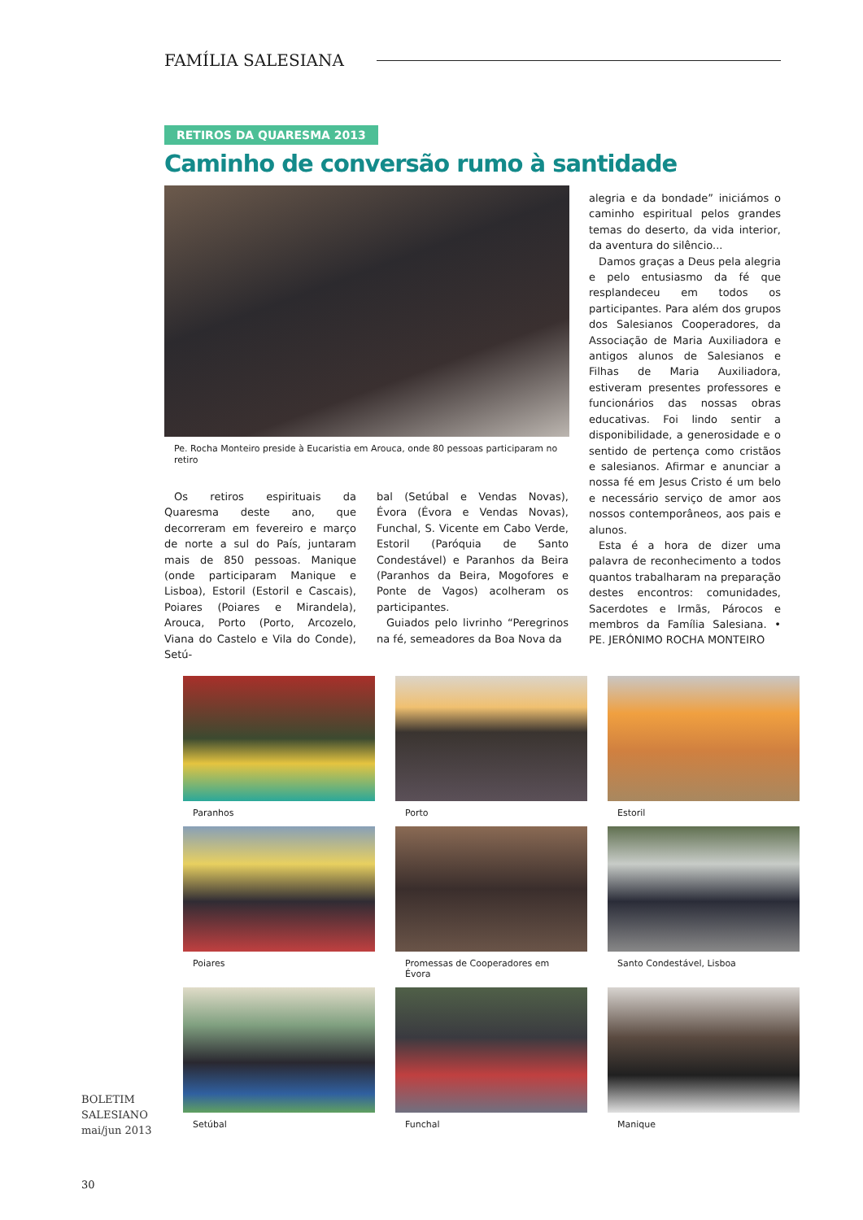FAMÍLIA SALESIANA
RETIROS DA QUARESMA 2013
Caminho de conversão rumo à santidade
Pe. Rocha Monteiro preside à Eucaristia em Arouca, onde 80 pessoas participaram no retiro
Os retiros espirituais da Quaresma deste ano, que decorreram em fevereiro e março de norte a sul do País, juntaram mais de 850 pessoas. Manique (onde participaram Manique e Lisboa), Estoril (Estoril e Cascais), Poiares (Poiares e Mirandela), Arouca, Porto (Porto, Arcozelo, Viana do Castelo e Vila do Conde), Setú-
bal (Setúbal e Vendas Novas), Évora (Évora e Vendas Novas), Funchal, S. Vicente em Cabo Verde, Estoril (Paróquia de Santo Condestável) e Paranhos da Beira (Paranhos da Beira, Mogofores e Ponte de Vagos) acolheram os participantes.
Guiados pelo livrinho “Peregrinos na fé, semeadores da Boa Nova da
alegria e da bondade” iniciámos o caminho espiritual pelos grandes temas do deserto, da vida interior, da aventura do silêncio...
Damos graças a Deus pela alegria e pelo entusiasmo da fé que resplandeceu em todos os participantes. Para além dos grupos dos Salesianos Cooperadores, da Associação de Maria Auxiliadora e antigos alunos de Salesianos e Filhas de Maria Auxiliadora, estiveram presentes professores e funcionários das nossas obras educativas. Foi lindo sentir a disponibilidade, a generosidade e o sentido de pertença como cristãos e salesianos. Afirmar e anunciar a nossa fé em Jesus Cristo é um belo e necessário serviço de amor aos nossos contemporâneos, aos pais e alunos.
Esta é a hora de dizer uma palavra de reconhecimento a todos quantos trabalharam na preparação destes encontros: comunidades, Sacerdotes e Irmãs, Párocos e membros da Família Salesiana. • PE. JERÓNIMO ROCHA MONTEIRO
Paranhos
Porto
Estoril
Poiares
Promessas de Cooperadores em Évora
Santo Condestável, Lisboa
BOLETIM
SALESIANO
mai/jun 2013
Setúbal
Funchal
Manique
30